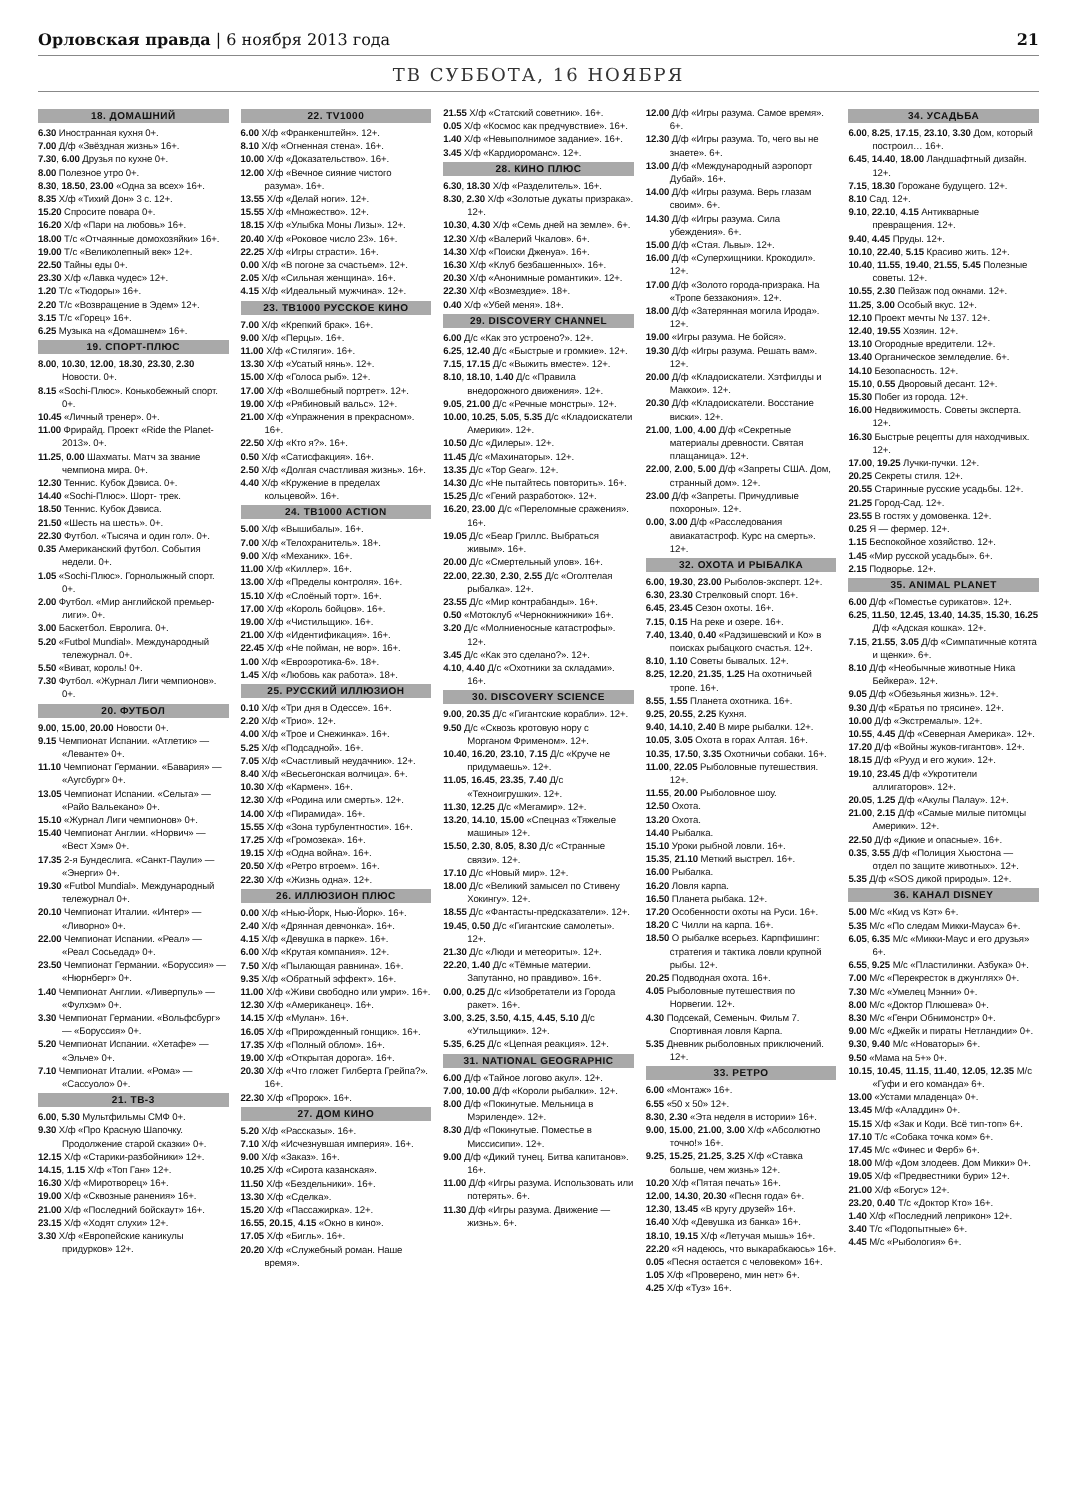Орловская правда | 6 ноября 2013 года
21
ТВ СУББОТА, 16 НОЯБРЯ
18. ДОМАШНИЙ
6.30 Иностранная кухня 0+.
7.00 Д/ф «Звёздная жизнь» 16+.
7.30, 6.00 Друзья по кухне 0+.
8.00 Полезное утро 0+.
8.30, 18.50, 23.00 «Одна за всех» 16+.
8.35 Х/ф «Тихий Дон» 3 с. 12+.
15.20 Спросите повара 0+.
16.20 Х/ф «Пари на любовь» 16+.
18.00 Т/с «Отчаянные домохозяйки» 16+.
19.00 Т/с «Великолепный век» 12+.
22.50 Тайны еды 0+.
23.30 Х/ф «Лавка чудес» 12+.
1.20 Т/с «Тюдоры» 16+.
2.20 Т/с «Возвращение в Эдем» 12+.
3.15 Т/с «Горец» 16+.
6.25 Музыка на «Домашнем» 16+.
19. СПОРТ-ПЛЮС
8.00, 10.30, 12.00, 18.30, 23.30, 2.30 Новости. 0+.
8.15 «Sochi-Плюс». Конькобежный спорт. 0+.
10.45 «Личный тренер». 0+.
11.00 Фрирайд. Проект «Ride the Planet-2013». 0+.
11.25, 0.00 Шахматы. Матч за звание чемпиона мира. 0+.
12.30 Теннис. Кубок Дэвиса. 0+.
14.40 «Sochi-Плюс». Шорт- трек.
18.50 Теннис. Кубок Дэвиса.
21.50 «Шесть на шесть». 0+.
22.30 Футбол. «Тысяча и один гол». 0+.
0.35 Американский футбол. События недели. 0+.
1.05 «Sochi-Плюс». Горнолыжный спорт. 0+.
2.00 Футбол. «Мир английской премьер-лиги». 0+.
3.00 Баскетбол. Евролига. 0+.
5.20 «Futbol Mundial». Международный тележурнал. 0+.
5.50 «Виват, король! 0+.
7.30 Футбол. «Журнал Лиги чемпионов». 0+.
20. ФУТБОЛ
9.00, 15.00, 20.00 Новости 0+.
9.15 Чемпионат Испании. «Атлетик» — «Леванте» 0+.
11.10 Чемпионат Германии. «Бавария» — «Аугсбург» 0+.
13.05 Чемпионат Испании. «Сельта» — «Райо Вальекано» 0+.
15.10 «Журнал Лиги чемпионов» 0+.
15.40 Чемпионат Англии. «Норвич» — «Вест Хэм» 0+.
17.35 2-я Бундеслига. «Санкт-Паули» — «Энерги» 0+.
19.30 «Futbol Mundial». Международный тележурнал 0+.
20.10 Чемпионат Италии. «Интер» — «Ливорно» 0+.
22.00 Чемпионат Испании. «Реал» — «Реал Сосьедад» 0+.
23.50 Чемпионат Германии. «Боруссия» — «Нюрнберг» 0+.
1.40 Чемпионат Англии. «Ливерпуль» — «Фулхэм» 0+.
3.30 Чемпионат Германии. «Вольфсбург» — «Боруссия» 0+.
5.20 Чемпионат Испании. «Хетафе» — «Эльче» 0+.
7.10 Чемпионат Италии. «Рома» — «Сассуоло» 0+.
21. ТВ-3
6.00, 5.30 Мультфильмы СМФ 0+.
9.30 Х/ф «Про Красную Шапочку. Продолжение старой сказки» 0+.
12.15 Х/ф «Старики-разбойники» 12+.
14.15, 1.15 Х/ф «Топ Ган» 12+.
16.30 Х/ф «Миротворец» 16+.
19.00 Х/ф «Сквозные ранения» 16+.
21.00 Х/ф «Последний бойскаут» 16+.
23.15 Х/ф «Ходят слухи» 12+.
3.30 Х/ф «Европейские каникулы придурков» 12+.
22. TV1000
6.00 Х/ф «Франкенштейн». 12+.
8.10 Х/ф «Огненная стена». 16+.
10.00 Х/ф «Доказательство». 16+.
12.00 Х/ф «Вечное сияние чистого разума». 16+.
13.55 Х/ф «Делай ноги». 12+.
15.55 Х/ф «Множество». 12+.
18.15 Х/ф «Улыбка Моны Лизы». 12+.
20.40 Х/ф «Роковое число 23». 16+.
22.25 Х/ф «Игры страсти». 16+.
0.00 Х/ф «В погоне за счастьем». 12+.
2.05 Х/ф «Сильная женщина». 16+.
4.15 Х/ф «Идеальный мужчина». 12+.
23. ТВ1000 РУССКОЕ КИНО
7.00 Х/ф «Крепкий брак». 16+.
9.00 Х/ф «Перцы». 16+.
11.00 Х/ф «Стиляги». 16+.
13.30 Х/ф «Усатый нянь». 12+.
15.00 Х/ф «Голоса рыб». 12+.
17.00 Х/ф «Волшебный портрет». 12+.
19.00 Х/ф «Рябиновый вальс». 12+.
21.00 Х/ф «Упражнения в прекрасном». 16+.
22.50 Х/ф «Кто я?». 16+.
0.50 Х/ф «Сатисфакция». 16+.
2.50 Х/ф «Долгая счастливая жизнь». 16+.
4.40 Х/ф «Кружение в пределах кольцевой». 16+.
24. ТВ1000 ACTION
5.00 Х/ф «Вышибалы». 16+.
7.00 Х/ф «Телохранитель». 18+.
9.00 Х/ф «Механик». 16+.
11.00 Х/ф «Киллер». 16+.
13.00 Х/ф «Пределы контроля». 16+.
15.10 Х/ф «Слоёный торт». 16+.
17.00 Х/ф «Король бойцов». 16+.
19.00 Х/ф «Чистильщик». 16+.
21.00 Х/ф «Идентификация». 16+.
22.45 Х/ф «Не пойман, не вор». 16+.
1.00 Х/ф «Евроэротика-6». 18+.
1.45 Х/ф «Любовь как работа». 18+.
25. РУССКИЙ ИЛЛЮЗИОН
0.10 Х/ф «Три дня в Одессе». 16+.
2.20 Х/ф «Трио». 12+.
4.00 Х/ф «Трое и Снежинка». 16+.
5.25 Х/ф «Подсадной». 16+.
7.05 Х/ф «Счастливый неудачник». 12+.
8.40 Х/ф «Весьегонская волчица». 6+.
10.30 Х/ф «Кармен». 16+.
12.30 Х/ф «Родина или смерть». 12+.
14.00 Х/ф «Пирамида». 16+.
15.55 Х/ф «Зона турбулентности». 16+.
17.25 Х/ф «Громозека». 16+.
19.15 Х/ф «Одна война». 16+.
20.50 Х/ф «Ретро втроем». 16+.
22.30 Х/ф «Жизнь одна». 12+.
26. ИЛЛЮЗИОН ПЛЮС
0.00 Х/ф «Нью-Йорк, Нью-Йорк». 16+.
2.40 Х/ф «Дрянная девчонка». 16+.
4.15 Х/ф «Девушка в парке». 16+.
6.00 Х/ф «Крутая компания». 12+.
7.50 Х/ф «Пылающая равнина». 16+.
9.35 Х/ф «Обратный эффект». 16+.
11.00 Х/ф «Живи свободно или умри». 16+.
12.30 Х/ф «Американец». 16+.
14.15 Х/ф «Мулан». 16+.
16.05 Х/ф «Прирожденный гонщик». 16+.
17.35 Х/ф «Полный облом». 16+.
19.00 Х/ф «Открытая дорога». 16+.
20.30 Х/ф «Что гложет Гилберта Грейпа?». 16+.
22.30 Х/ф «Пророк». 16+.
27. ДОМ КИНО
5.20 Х/ф «Рассказы». 16+.
7.10 Х/ф «Исчезнувшая империя». 16+.
9.00 Х/ф «Заказ». 16+.
10.25 Х/ф «Сирота казанская».
11.50 Х/ф «Бездельники». 16+.
13.30 Х/ф «Сделка».
15.20 Х/ф «Пассажирка». 12+.
16.55, 20.15, 4.15 «Окно в кино».
17.05 Х/ф «Бигль». 16+.
20.20 Х/ф «Служебный роман. Наше время».
21.55 Х/ф «Статский советник». 16+.
0.05 Х/ф «Космос как предчувствие». 16+.
1.40 Х/ф «Невыполнимое задание». 16+.
3.45 Х/ф «Кардиороманс». 12+.
28. КИНО ПЛЮС
6.30, 18.30 Х/ф «Разделитель». 16+.
8.30, 2.30 Х/ф «Золотые дукаты призрака». 12+.
10.30, 4.30 Х/ф «Семь дней на земле». 6+.
12.30 Х/ф «Валерий Чкалов». 6+.
14.30 Х/ф «Поиски Дженуа». 16+.
16.30 Х/ф «Клуб безбашенных». 16+.
20.30 Х/ф «Анонимные романтики». 12+.
22.30 Х/ф «Возмездие». 18+.
0.40 Х/ф «Убей меня». 18+.
29. DISCOVERY CHANNEL
6.00 Д/с «Как это устроено?». 12+.
6.25, 12.40 Д/с «Быстрые и громкие». 12+.
7.15, 17.15 Д/с «Выжить вместе». 12+.
8.10, 18.10, 1.40 Д/с «Правила внедорожного движения». 12+.
9.05, 21.00 Д/с «Речные монстры». 12+.
10.00, 10.25, 5.05, 5.35 Д/с «Кладоискатели Америки». 12+.
10.50 Д/с «Дилеры». 12+.
11.45 Д/с «Махинаторы». 12+.
13.35 Д/с «Top Gear». 12+.
14.30 Д/с «Не пытайтесь повторить». 16+.
15.25 Д/с «Гений разработок». 12+.
16.20, 23.00 Д/с «Переломные сражения». 16+.
19.05 Д/с «Беар Гриллс. Выбраться живым». 16+.
20.00 Д/с «Смертельный улов». 16+.
22.00, 22.30, 2.30, 2.55 Д/с «Оголтелая рыбалка». 12+.
23.55 Д/с «Мир контрабанды». 16+.
0.50 «Мотоклуб «Чернокнижники» 16+.
3.20 Д/с «Молниеносные катастрофы». 12+.
3.45 Д/с «Как это сделано?». 12+.
4.10, 4.40 Д/с «Охотники за складами». 16+.
30. DISCOVERY SCIENCE
9.00, 20.35 Д/с «Гигантские корабли». 12+.
9.50 Д/с «Сквозь кротовую нору с Морганом Фрименом». 12+.
10.40, 16.20, 23.10, 7.15 Д/с «Круче не придумаешь». 12+.
11.05, 16.45, 23.35, 7.40 Д/с «Техноигрушки». 12+.
11.30, 12.25 Д/с «Мегамир». 12+.
13.20, 14.10, 15.00 «Спецназ «Тяжелые машины» 12+.
15.50, 2.30, 8.05, 8.30 Д/с «Странные связи». 12+.
17.10 Д/с «Новый мир». 12+.
18.00 Д/с «Великий замысел по Стивену Хокингу». 12+.
18.55 Д/с «Фантасты-предсказатели». 12+.
19.45, 0.50 Д/с «Гигантские самолеты». 12+.
21.30 Д/с «Люди и метеориты». 12+.
22.20, 1.40 Д/с «Тёмные материи. Запутанно, но правдиво». 16+.
0.00, 0.25 Д/с «Изобретатели из Города ракет». 16+.
3.00, 3.25, 3.50, 4.15, 4.45, 5.10 Д/с «Утильщики». 12+.
5.35, 6.25 Д/с «Цепная реакция». 12+.
31. NATIONAL GEOGRAPHIC
6.00 Д/ф «Тайное логово акул». 12+.
7.00, 10.00 Д/ф «Короли рыбалки». 12+.
8.00 Д/ф «Покинутые. Мельница в Мэриленде». 12+.
8.30 Д/ф «Покинутые. Поместье в Миссисипи». 12+.
9.00 Д/ф «Дикий тунец. Битва капитанов». 16+.
11.00 Д/ф «Игры разума. Использовать или потерять». 6+.
11.30 Д/ф «Игры разума. Движение — жизнь». 6+.
12.00 Д/ф «Игры разума. Самое время». 6+.
12.30 Д/ф «Игры разума. То, чего вы не знаете». 6+.
13.00 Д/ф «Международный аэропорт Дубай». 16+.
14.00 Д/ф «Игры разума. Верь глазам своим». 6+.
14.30 Д/ф «Игры разума. Сила убеждения». 6+.
15.00 Д/ф «Стая. Львы». 12+.
16.00 Д/ф «Суперхищники. Крокодил». 12+.
17.00 Д/ф «Золото города-призрака. На «Тропе беззакония». 12+.
18.00 Д/ф «Затерянная могила Ирода». 12+.
19.00 «Игры разума. Не бойся».
19.30 Д/ф «Игры разума. Решать вам». 12+.
20.00 Д/ф «Кладоискатели. Хэтфилды и Маккои». 12+.
20.30 Д/ф «Кладоискатели. Восстание виски». 12+.
21.00, 1.00, 4.00 Д/ф «Секретные материалы древности. Святая плащаница». 12+.
22.00, 2.00, 5.00 Д/ф «Запреты США. Дом, странный дом». 12+.
23.00 Д/ф «Запреты. Причудливые похороны». 12+.
0.00, 3.00 Д/ф «Расследования авиакатастроф. Курс на смерть». 12+.
32. ОХОТА И РЫБАЛКА
6.00, 19.30, 23.00 Рыболов-эксперт. 12+.
6.30, 23.30 Стрелковый спорт. 16+.
6.45, 23.45 Сезон охоты. 16+.
7.15, 0.15 На реке и озере. 16+.
7.40, 13.40, 0.40 «Радзишевский и Ко» в поисках рыбацкого счастья. 12+.
8.10, 1.10 Советы бывалых. 12+.
8.25, 12.20, 21.35, 1.25 На охотничьей тропе. 16+.
8.55, 1.55 Планета охотника. 16+.
9.25, 20.55, 2.25 Кухня.
9.40, 14.10, 2.40 В мире рыбалки. 12+.
10.05, 3.05 Охота в горах Алтая. 16+.
10.35, 17.50, 3.35 Охотничьи собаки. 16+.
11.00, 22.05 Рыболовные путешествия. 12+.
11.55, 20.00 Рыболовное шоу.
12.50 Охота.
13.20 Охота.
14.40 Рыбалка.
15.10 Уроки рыбной ловли. 16+.
15.35, 21.10 Меткий выстрел. 16+.
16.00 Рыбалка.
16.20 Ловля карпа.
16.50 Планета рыбака. 12+.
17.20 Особенности охоты на Руси. 16+.
18.20 С Чилли на карпа. 16+.
18.50 О рыбалке всерьез. Карпфишинг: стратегия и тактика ловли крупной рыбы. 12+.
20.25 Подводная охота. 16+.
4.05 Рыболовные путешествия по Норвегии. 12+.
4.30 Подсекай, Семеныч. Фильм 7. Спортивная ловля Карпа.
5.35 Дневник рыболовных приключений. 12+.
33. РЕТРО
6.00 «Монтаж» 16+.
6.55 «50 х 50» 12+.
8.30, 2.30 «Эта неделя в истории» 16+.
9.00, 15.00, 21.00, 3.00 Х/ф «Абсолютно точно!» 16+.
9.25, 15.25, 21.25, 3.25 Х/ф «Ставка больше, чем жизнь» 12+.
10.20 Х/ф «Пятая печать» 16+.
12.00, 14.30, 20.30 «Песня года» 6+.
12.30, 13.45 «В кругу друзей» 16+.
16.40 Х/ф «Девушка из банка» 16+.
18.10, 19.15 Х/ф «Летучая мышь» 16+.
22.20 «Я надеюсь, что выкарабкаюсь» 16+.
0.05 «Песня остается с человеком» 16+.
1.05 Х/ф «Проверено, мин нет» 6+.
4.25 Х/ф «Туз» 16+.
34. УСАДЬБА
6.00, 8.25, 17.15, 23.10, 3.30 Дом, который построил… 16+.
6.45, 14.40, 18.00 Ландшафтный дизайн. 12+.
7.15, 18.30 Горожане будущего. 12+.
8.10 Сад. 12+.
9.10, 22.10, 4.15 Антикварные превращения. 12+.
9.40, 4.45 Пруды. 12+.
10.10, 22.40, 5.15 Красиво жить. 12+.
10.40, 11.55, 19.40, 21.55, 5.45 Полезные советы. 12+.
10.55, 2.30 Пейзаж под окнами. 12+.
11.25, 3.00 Особый вкус. 12+.
12.10 Проект мечты № 137. 12+.
12.40, 19.55 Хозяин. 12+.
13.10 Огородные вредители. 12+.
13.40 Органическое земледелие. 6+.
14.10 Безопасность. 12+.
15.10, 0.55 Дворовый десант. 12+.
15.30 Побег из города. 12+.
16.00 Недвижимость. Советы эксперта. 12+.
16.30 Быстрые рецепты для находчивых. 12+.
17.00, 19.25 Лучки-пучки. 12+.
20.25 Секреты стиля. 12+.
20.55 Старинные русские усадьбы. 12+.
21.25 Город-Сад. 12+.
23.55 В гостях у домовенка. 12+.
0.25 Я — фермер. 12+.
1.15 Беспокойное хозяйство. 12+.
1.45 «Мир русской усадьбы». 6+.
2.15 Подворье. 12+.
35. ANIMAL PLANET
6.00 Д/ф «Поместье сурикатов». 12+.
6.25, 11.50, 12.45, 13.40, 14.35, 15.30, 16.25 Д/ф «Адская кошка». 12+.
7.15, 21.55, 3.05 Д/ф «Симпатичные котята и щенки». 6+.
8.10 Д/ф «Необычные животные Ника Бейкера». 12+.
9.05 Д/ф «Обезьянья жизнь». 12+.
9.30 Д/ф «Братья по трясине». 12+.
10.00 Д/ф «Экстремалы». 12+.
10.55, 4.45 Д/ф «Северная Америка». 12+.
17.20 Д/ф «Войны жуков-гигантов». 12+.
18.15 Д/ф «Рууд и его жуки». 12+.
19.10, 23.45 Д/ф «Укротители аллигаторов». 12+.
20.05, 1.25 Д/ф «Акулы Палау». 12+.
21.00, 2.15 Д/ф «Самые милые питомцы Америки». 12+.
22.50 Д/ф «Дикие и опасные». 16+.
0.35, 3.55 Д/ф «Полиция Хьюстона — отдел по защите животных». 12+.
5.35 Д/ф «SOS дикой природы». 12+.
36. КАНАЛ DISNEY
5.00 М/с «Кид vs Кэт» 6+.
5.35 М/с «По следам Микки-Мауса» 6+.
6.05, 6.35 М/с «Микки-Маус и его друзья» 6+.
6.55, 9.25 М/с «Пластилинки. Азбука» 0+.
7.00 М/с «Перекресток в джунглях» 0+.
7.30 М/с «Умелец Мэнни» 0+.
8.00 М/с «Доктор Плюшева» 0+.
8.30 М/с «Генри Обнимонстр» 0+.
9.00 М/с «Джейк и пираты Нетландии» 0+.
9.30, 9.40 М/с «Новаторы» 6+.
9.50 «Мама на 5+» 0+.
10.15, 10.45, 11.15, 11.40, 12.05, 12.35 М/с «Гуфи и его команда» 6+.
13.00 «Устами младенца» 0+.
13.45 М/ф «Аладдин» 0+.
15.15 Х/ф «Зак и Коди. Всё тип-топ» 6+.
17.10 Т/с «Собака точка ком» 6+.
17.45 М/с «Финес и Ферб» 6+.
18.00 М/ф «Дом злодеев. Дом Микки» 0+.
19.05 Х/ф «Предвестники бури» 12+.
21.00 Х/ф «Богус» 12+.
23.20, 0.40 Т/с «Доктор Кто» 16+.
1.40 Х/ф «Последний леприкон» 12+.
3.40 Т/с «Подопытные» 6+.
4.45 М/с «Рыбология» 6+.